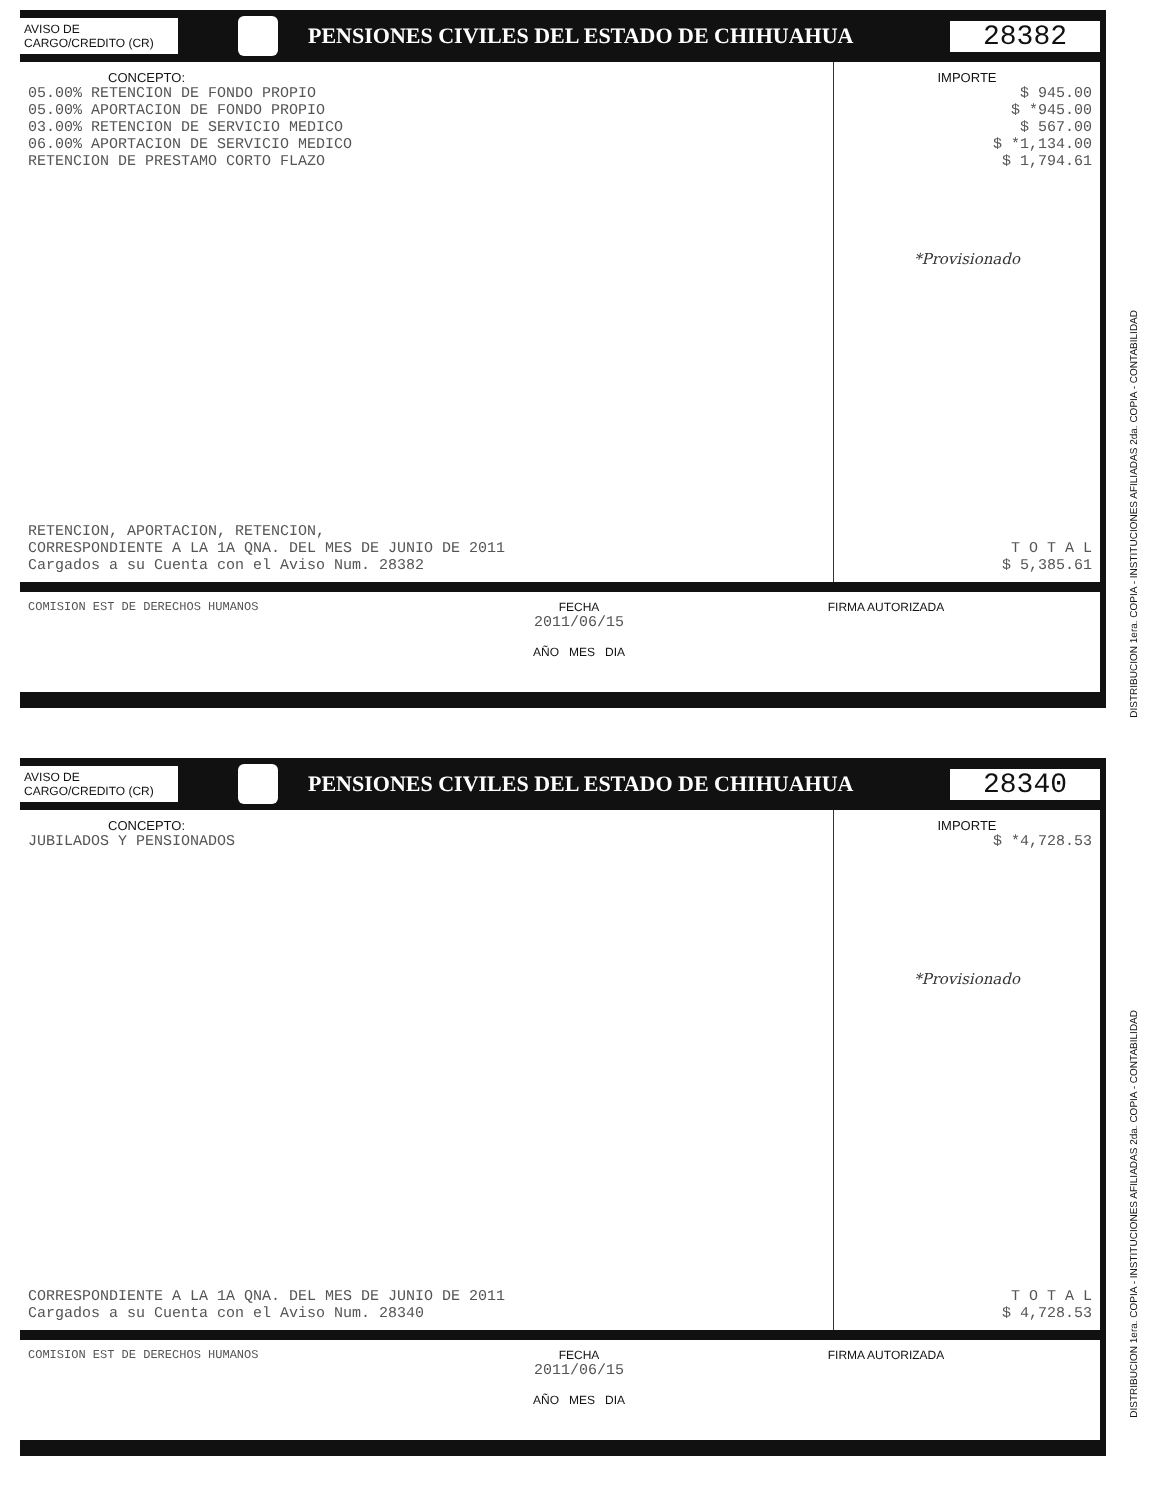DISTRIBUCION 1era. COPIA - INSTITUCIONES AFILIADAS 2da. COPIA - CONTABILIDAD
AVISO DE
CARGO/CREDITO (CR)
PENSIONES CIVILES DEL ESTADO DE CHIHUAHUA
28382
CONCEPTO:
05.00% RETENCION DE FONDO PROPIO
05.00% APORTACION DE FONDO PROPIO
03.00% RETENCION DE SERVICIO MEDICO
06.00% APORTACION DE SERVICIO MEDICO
RETENCION DE PRESTAMO CORTO FLAZO
RETENCION, APORTACION, RETENCION,
CORRESPONDIENTE A LA 1A QNA. DEL MES DE JUNIO DE 2011
Cargados a su Cuenta con el Aviso Num. 28382
IMPORTE
$ 945.00
$ *945.00
$ 567.00
$ *1,134.00
$ 1,794.61
*Provisionado
T O T A L
$ 5,385.61
COMISION EST DE DERECHOS HUMANOS FECHA
2011/06/15
AÑO MES DIA
FIRMA AUTORIZADA
DISTRIBUCION 1era. COPIA - INSTITUCIONES AFILIADAS 2da. COPIA - CONTABILIDAD
AVISO DE
CARGO/CREDITO (CR)
PENSIONES CIVILES DEL ESTADO DE CHIHUAHUA
28340
CONCEPTO:
JUBILADOS Y PENSIONADOS
CORRESPONDIENTE A LA 1A QNA. DEL MES DE JUNIO DE 2011
Cargados a su Cuenta con el Aviso Num. 28340
IMPORTE
$ *4,728.53
*Provisionado
T O T A L
$ 4,728.53
COMISION EST DE DERECHOS HUMANOS FECHA
2011/06/15
AÑO MES DIA
FIRMA AUTORIZADA